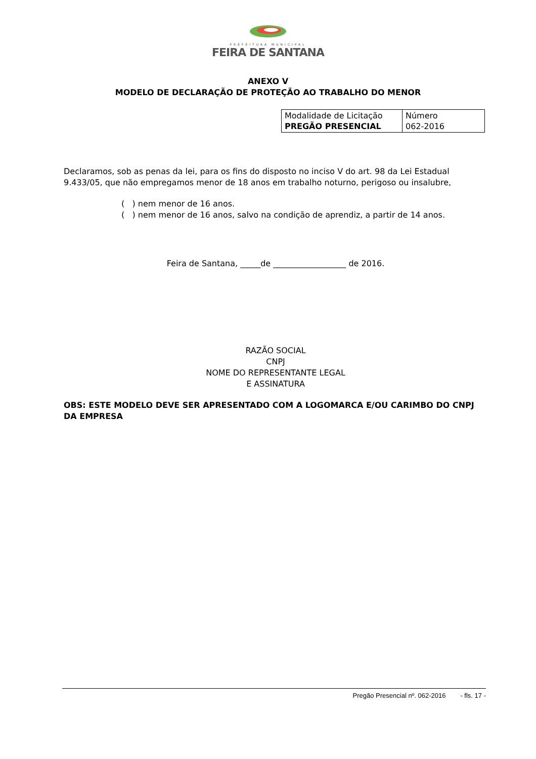PREFEITURA MUNICIPAL
FEIRA DE SANTANA
ANEXO V
MODELO DE DECLARAÇÃO DE PROTEÇÃO AO TRABALHO DO MENOR
| Modalidade de Licitação PREGÃO PRESENCIAL | Número 062-2016 |
Declaramos, sob as penas da lei, para os fins do disposto no inciso V do art. 98 da Lei Estadual 9.433/05, que não empregamos menor de 18 anos em trabalho noturno, perigoso ou insalubre,
( ) nem menor de 16 anos.
( ) nem menor de 16 anos, salvo na condição de aprendiz, a partir de 14 anos.
Feira de Santana, _____de __________________ de 2016.
RAZÃO SOCIAL
CNPJ
NOME DO REPRESENTANTE LEGAL
E ASSINATURA
OBS: ESTE MODELO DEVE SER APRESENTADO COM A LOGOMARCA E/OU CARIMBO DO CNPJ DA EMPRESA
Pregão Presencial nº. 062-2016 - fls. 17 -